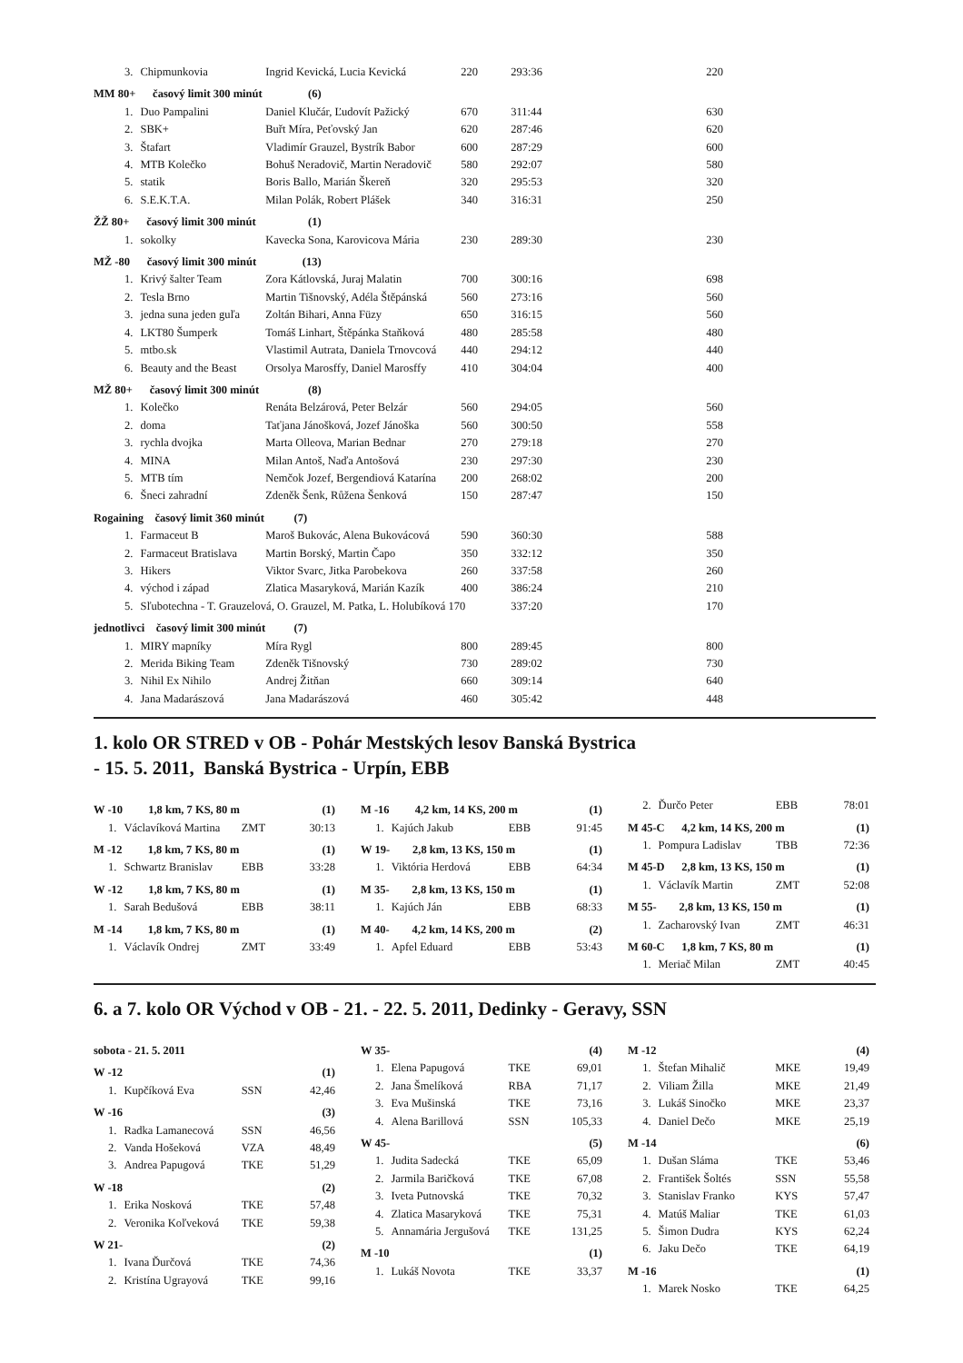| 3. | Chipmunkovia | Ingrid Kevická, Lucia Kevická | 220 | 293:36 | 220 |
| MM 80+ časový limit 300 minút | | (6) | | | |
| 1. | Duo Pampalini | Daniel Klučár, Ľudovít Pažický | 670 | 311:44 | 630 |
| 2. | SBK+ | Buřt Míra, Peťovský Jan | 620 | 287:46 | 620 |
| 3. | Štafart | Vladimír Grauzel, Bystrík Babor | 600 | 287:29 | 600 |
| 4. | MTB Kolečko | Bohuš Neradovič, Martin Neradovič | 580 | 292:07 | 580 |
| 5. | statik | Boris Ballo, Marián Škereň | 320 | 295:53 | 320 |
| 6. | S.E.K.T.A. | Milan Polák, Robert Plášek | 340 | 316:31 | 250 |
| ŽŽ 80+ časový limit 300 minút | | (1) | | | |
| 1. | sokolky | Kavecka Sona, Karovicova Mária | 230 | 289:30 | 230 |
| MŽ -80 časový limit 300 minút | | (13) | | | |
| 1. | Krivý šalter Team | Zora Kátlovská, Juraj Malatin | 700 | 300:16 | 698 |
| 2. | Tesla Brno | Martin Tišnovský, Adéla Štěpánská | 560 | 273:16 | 560 |
| 3. | jedna suna jeden guľa | Zoltán Bihari, Anna Füzy | 650 | 316:15 | 560 |
| 4. | LKT80 Šumperk | Tomáš Linhart, Štěpánka Staňková | 480 | 285:58 | 480 |
| 5. | mtbo.sk | Vlastimil Autrata, Daniela Trnovcová | 440 | 294:12 | 440 |
| 6. | Beauty and the Beast | Orsolya Marosffy, Daniel Marosffy | 410 | 304:04 | 400 |
| MŽ 80+ časový limit 300 minút | | (8) | | | |
| 1. | Kolečko | Renáta Belzárová, Peter Belzár | 560 | 294:05 | 560 |
| 2. | doma | Taťjana Jánošková, Jozef Jánoška | 560 | 300:50 | 558 |
| 3. | rychla dvojka | Marta Olleova, Marian Bednar | 270 | 279:18 | 270 |
| 4. | MINA | Milan Antoš, Naďa Antošová | 230 | 297:30 | 230 |
| 5. | MTB tím | Nemčok Jozef, Bergendiová Katarína | 200 | 268:02 | 200 |
| 6. | Šneci zahradní | Zdeněk Šenk, Růžena Šenková | 150 | 287:47 | 150 |
| Rogaining časový limit 360 minút | | (7) | | | |
| 1. | Farmaceut B | Maroš Bukovác, Alena Bukovácová | 590 | 360:30 | 588 |
| 2. | Farmaceut Bratislava | Martin Borský, Martin Čapo | 350 | 332:12 | 350 |
| 3. | Hikers | Viktor Svarc, Jitka Parobekova | 260 | 337:58 | 260 |
| 4. | východ i západ | Zlatica Masaryková, Marián Kazík | 400 | 386:24 | 210 |
| 5. | Sľubotechna - T. Grauzelová, O. Grauzel, M. Patka, L. Holubíková 170 | | | 337:20 | 170 |
| jednotlivci časový limit 300 minút | | (7) | | | |
| 1. | MIRY mapníky | Míra Rygl | 800 | 289:45 | 800 |
| 2. | Merida Biking Team | Zdeněk Tišnovský | 730 | 289:02 | 730 |
| 3. | Nihil Ex Nihilo | Andrej Žitňan | 660 | 309:14 | 640 |
| 4. | Jana Madarászová | Jana Madarászová | 460 | 305:42 | 448 |
1. kolo OR STRED v OB - Pohár Mestských lesov Banská Bystrica
- 15. 5. 2011, Banská Bystrica - Urpín, EBB
| W -10 1,8 km, 7 KS, 80 m | | | (1) |
| --- | --- | --- | --- |
| 1. | Václavíková Martina | ZMT | 30:13 |
| M -12 1,8 km, 7 KS, 80 m | | | (1) |
| 1. | Schwartz Branislav | EBB | 33:28 |
| W -12 1,8 km, 7 KS, 80 m | | | (1) |
| 1. | Sarah Bedušová | EBB | 38:11 |
| M -14 1,8 km, 7 KS, 80 m | | | (1) |
| 1. | Václavík Ondrej | ZMT | 33:49 |
| M -16 4,2 km, 14 KS, 200 m | | | (1) |
| --- | --- | --- | --- |
| 1. | Kajúch Jakub | EBB | 91:45 |
| W 19- 2,8 km, 13 KS, 150 m | | | (1) |
| 1. | Viktória Herdová | EBB | 64:34 |
| M 35- 2,8 km, 13 KS, 150 m | | | (1) |
| 1. | Kajúch Ján | EBB | 68:33 |
| M 40- 4,2 km, 14 KS, 200 m | | | (2) |
| 1. | Apfel Eduard | EBB | 53:43 |
| 2. | Ďurčo Peter | EBB | 78:01 |
| M 45-C 4,2 km, 14 KS, 200 m | | | (1) |
| 1. | Pompura Ladislav | TBB | 72:36 |
| M 45-D 2,8 km, 13 KS, 150 m | | | (1) |
| 1. | Václavík Martin | ZMT | 52:08 |
| M 55- 2,8 km, 13 KS, 150 m | | | (1) |
| 1. | Zacharovský Ivan | ZMT | 46:31 |
| M 60-C 1,8 km, 7 KS, 80 m | | | (1) |
| 1. | Meriač Milan | ZMT | 40:45 |
6. a 7. kolo OR Východ v OB - 21. - 22. 5. 2011, Dedinky - Geravy, SSN
| sobota - 21. 5. 2011 | | | |
| --- | --- | --- | --- |
| W -12 | | | (1) |
| 1. | Kupčíková Eva | SSN | 42,46 |
| W -16 | | | (3) |
| 1. | Radka Lamanecová | SSN | 46,56 |
| 2. | Vanda Hošeková | VZA | 48,49 |
| 3. | Andrea Papugová | TKE | 51,29 |
| W -18 | | | (2) |
| 1. | Erika Nosková | TKE | 57,48 |
| 2. | Veronika Koľveková | TKE | 59,38 |
| W 21- | | | (2) |
| 1. | Ivana Ďurčová | TKE | 74,36 |
| 2. | Kristína Ugrayová | TKE | 99,16 |
| W 35- | | | (4) |
| --- | --- | --- | --- |
| 1. | Elena Papugová | TKE | 69,01 |
| 2. | Jana Šmelíková | RBA | 71,17 |
| 3. | Eva Mušinská | TKE | 73,16 |
| 4. | Alena Barillová | SSN | 105,33 |
| W 45- | | | (5) |
| 1. | Judita Sadecká | TKE | 65,09 |
| 2. | Jarmila Baričková | TKE | 67,08 |
| 3. | Iveta Putnovská | TKE | 70,32 |
| 4. | Zlatica Masaryková | TKE | 75,31 |
| 5. | Annamária Jergušová | TKE | 131,25 |
| M -10 | | | (1) |
| 1. | Lukáš Novota | TKE | 33,37 |
| M -12 | | | (4) |
| --- | --- | --- | --- |
| 1. | Štefan Mihalič | MKE | 19,49 |
| 2. | Viliam Žilla | MKE | 21,49 |
| 3. | Lukáš Sinočko | MKE | 23,37 |
| 4. | Daniel Dečo | MKE | 25,19 |
| M -14 | | | (6) |
| 1. | Dušan Sláma | TKE | 53,46 |
| 2. | František Šoltés | SSN | 55,58 |
| 3. | Stanislav Franko | KYS | 57,47 |
| 4. | Matúš Maliar | TKE | 61,03 |
| 5. | Šimon Dudra | KYS | 62,24 |
| 6. | Jaku Dečo | TKE | 64,19 |
| M -16 | | | (1) |
| 1. | Marek Nosko | TKE | 64,25 |